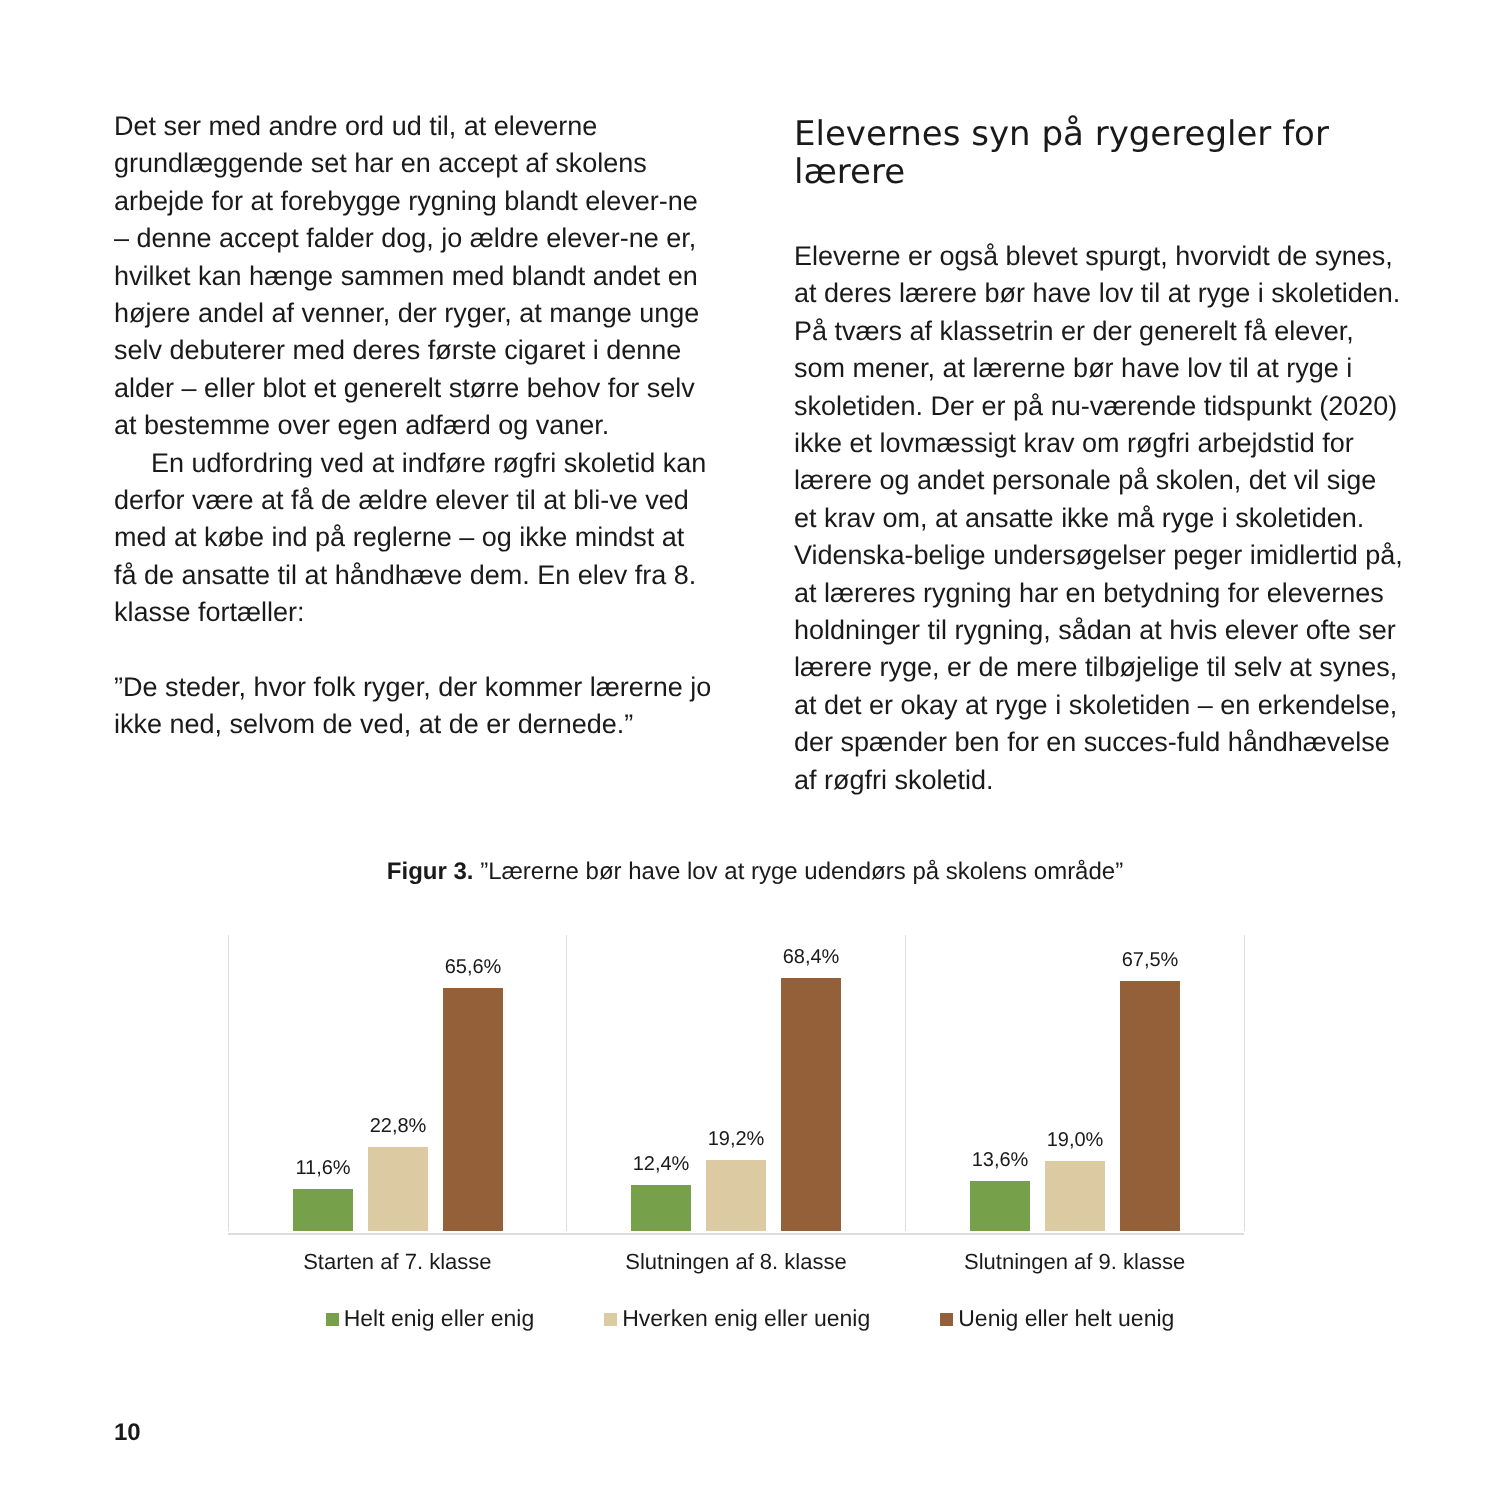Det ser med andre ord ud til, at eleverne grundlæggende set har en accept af skolens arbejde for at forebygge rygning blandt elever-ne – denne accept falder dog, jo ældre elever-ne er, hvilket kan hænge sammen med blandt andet en højere andel af venner, der ryger, at mange unge selv debuterer med deres første cigaret i denne alder – eller blot et generelt større behov for selv at bestemme over egen adfærd og vaner.
En udfordring ved at indføre røgfri skoletid kan derfor være at få de ældre elever til at bli-ve ved med at købe ind på reglerne – og ikke mindst at få de ansatte til at håndhæve dem. En elev fra 8. klasse fortæller:
”De steder, hvor folk ryger, der kommer lærerne jo ikke ned, selvom de ved, at de er dernede.”
Elevernes syn på rygeregler for lærere
Eleverne er også blevet spurgt, hvorvidt de synes, at deres lærere bør have lov til at ryge i skoletiden. På tværs af klassetrin er der generelt få elever, som mener, at lærerne bør have lov til at ryge i skoletiden. Der er på nu-værende tidspunkt (2020) ikke et lovmæssigt krav om røgfri arbejdstid for lærere og andet personale på skolen, det vil sige et krav om, at ansatte ikke må ryge i skoletiden. Videnska-belige undersøgelser peger imidlertid på, at læreres rygning har en betydning for elevernes holdninger til rygning, sådan at hvis elever ofte ser lærere ryge, er de mere tilbøjelige til selv at synes, at det er okay at ryge i skoletiden – en erkendelse, der spænder ben for en succes-fuld håndhævelse af røgfri skoletid.
Figur 3. ”Lærerne bør have lov at ryge udendørs på skolens område”
11,6%
22,8%
65,6%
12,4%
19,2%
68,4%
13,6%
19,0%
67,5%
Starten af 7. klasse Slutningen af 8. klasse Slutningen af 9. klasse
Helt enig eller enig Hverken enig eller uenig Uenig eller helt uenig
10